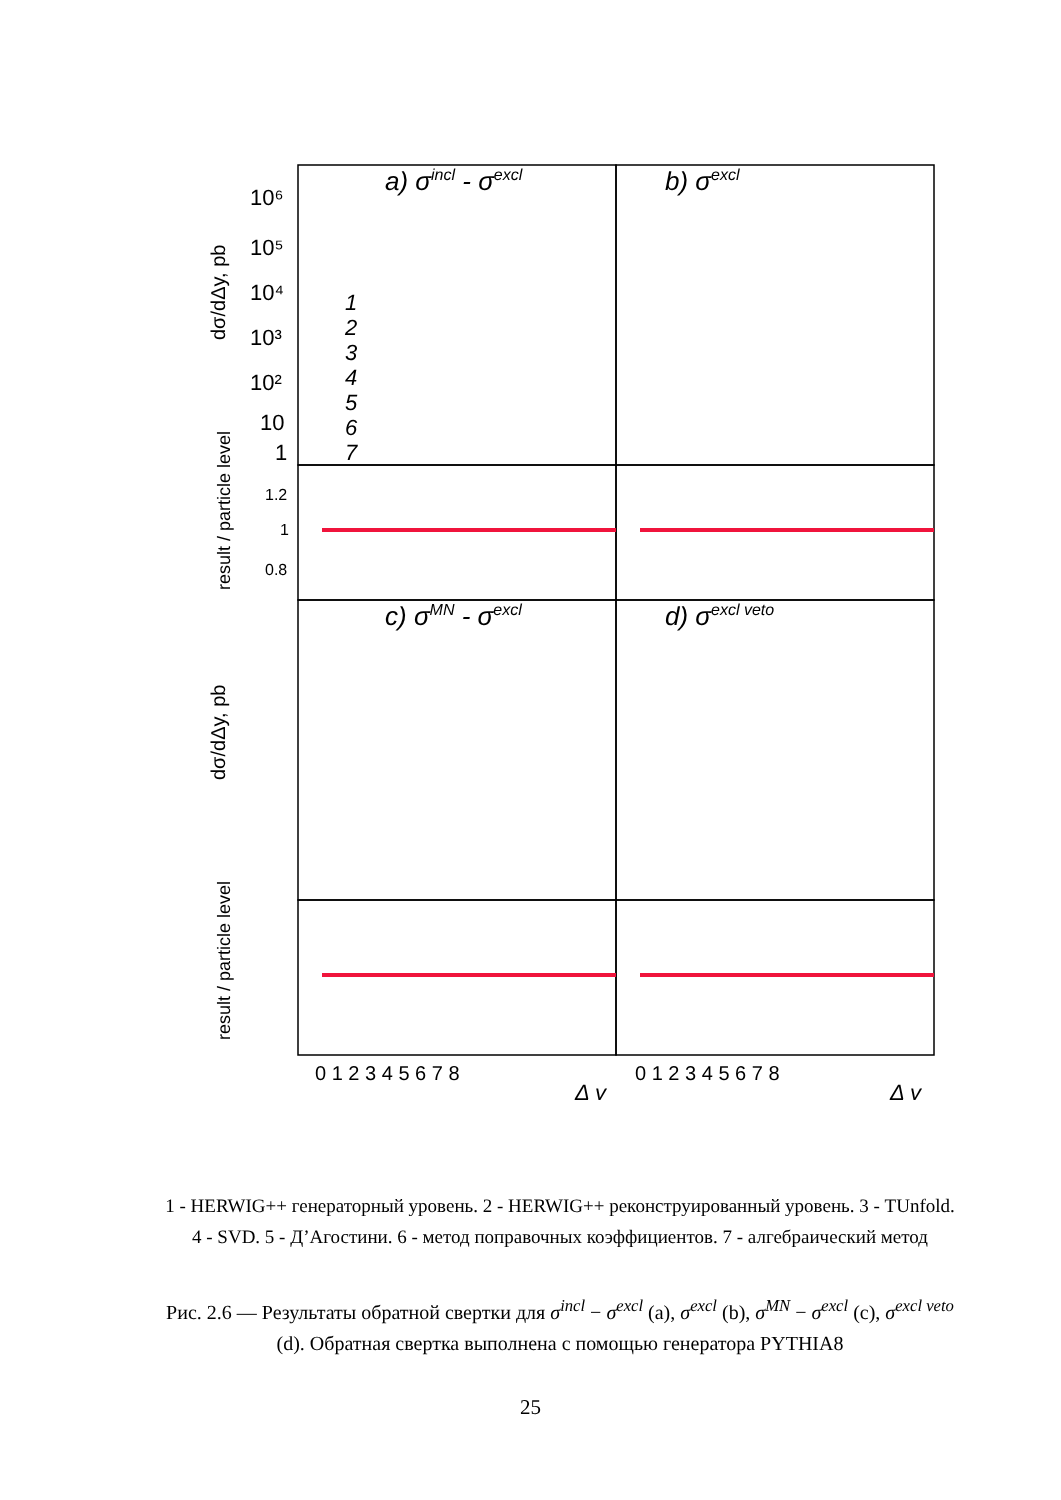a) σincl - σexcl
b) σexcl
c) σMN - σexcl
d) σexcl veto
10⁶
10⁵
10⁴
10³
10²
10
1
1.2
1
0.8
1
2
3
4
5
6
7
dσ/dΔy, pb
result / particle level
dσ/dΔy, pb
result / particle level
0 1 2 3 4 5 6 7 8
0 1 2 3 4 5 6 7 8
Δ y
Δ y
1 - HERWIG++ генераторный уровень. 2 - HERWIG++ реконструированный уровень. 3 - TUnfold.
4 - SVD. 5 - Д’Агостини. 6 - метод поправочных коэффициентов. 7 - алгебраический метод
Рис. 2.6 — Результаты обратной свертки для σ<sup>incl</sup> − σ<sup>excl</sup> (a), σ<sup>excl</sup> (b), σ<sup>MN</sup> − σ<sup>excl</sup> (c), σ<sup>excl veto</sup>
(d). Обратная свертка выполнена с помощью генератора PYTHIA8
25